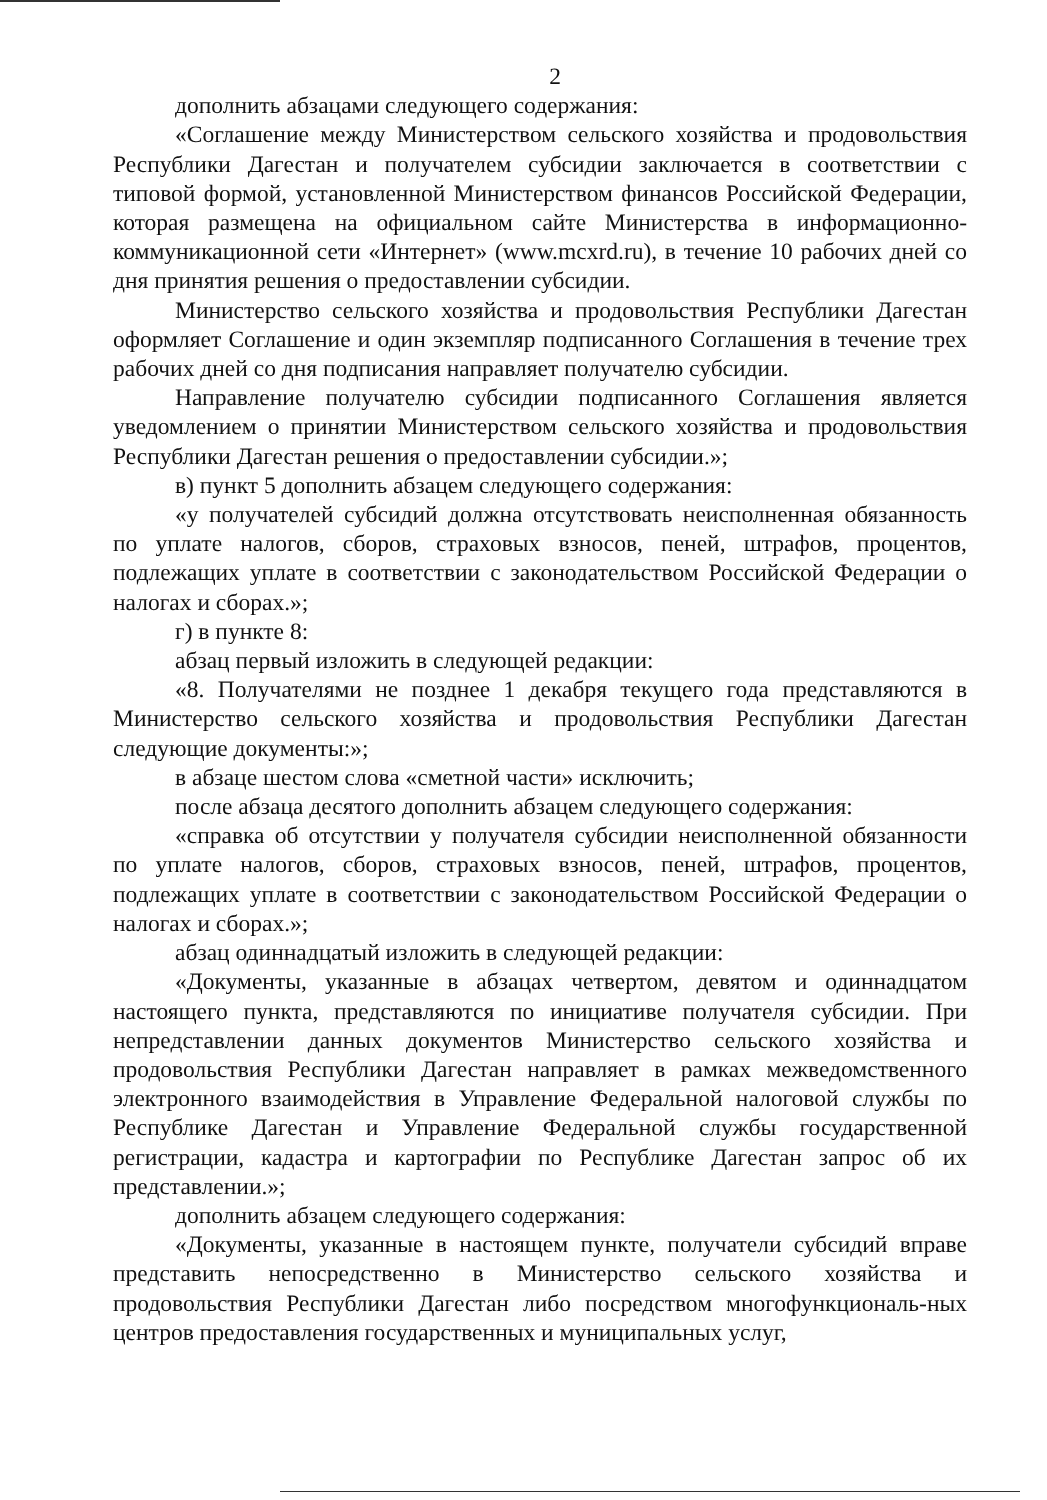2
дополнить абзацами следующего содержания:
«Соглашение между Министерством сельского хозяйства и продовольствия Республики Дагестан и получателем субсидии заключается в соответствии с типовой формой, установленной Министерством финансов Российской Федерации, которая размещена на официальном сайте Министерства в информационно-коммуникационной сети «Интернет» (www.mcxrd.ru), в течение 10 рабочих дней со дня принятия решения о предоставлении субсидии.
Министерство сельского хозяйства и продовольствия Республики Дагестан оформляет Соглашение и один экземпляр подписанного Соглашения в течение трех рабочих дней со дня подписания направляет получателю субсидии.
Направление получателю субсидии подписанного Соглашения является уведомлением о принятии Министерством сельского хозяйства и продовольствия Республики Дагестан решения о предоставлении субсидии.»;
в) пункт 5 дополнить абзацем следующего содержания:
«у получателей субсидий должна отсутствовать неисполненная обязанность по уплате налогов, сборов, страховых взносов, пеней, штрафов, процентов, подлежащих уплате в соответствии с законодательством Российской Федерации о налогах и сборах.»;
г) в пункте 8:
абзац первый изложить в следующей редакции:
«8. Получателями не позднее 1 декабря текущего года представляются в Министерство сельского хозяйства и продовольствия Республики Дагестан следующие документы:»;
в абзаце шестом слова «сметной части» исключить;
после абзаца десятого дополнить абзацем следующего содержания:
«справка об отсутствии у получателя субсидии неисполненной обязанности по уплате налогов, сборов, страховых взносов, пеней, штрафов, процентов, подлежащих уплате в соответствии с законодательством Российской Федерации о налогах и сборах.»;
абзац одиннадцатый изложить в следующей редакции:
«Документы, указанные в абзацах четвертом, девятом и одиннадцатом настоящего пункта, представляются по инициативе получателя субсидии. При непредставлении данных документов Министерство сельского хозяйства и продовольствия Республики Дагестан направляет в рамках межведомственного электронного взаимодействия в Управление Федеральной налоговой службы по Республике Дагестан и Управление Федеральной службы государственной регистрации, кадастра и картографии по Республике Дагестан запрос об их представлении.»;
дополнить абзацем следующего содержания:
«Документы, указанные в настоящем пункте, получатели субсидий вправе представить непосредственно в Министерство сельского хозяйства и продовольствия Республики Дагестан либо посредством многофункциональ-ных центров предоставления государственных и муниципальных услуг,